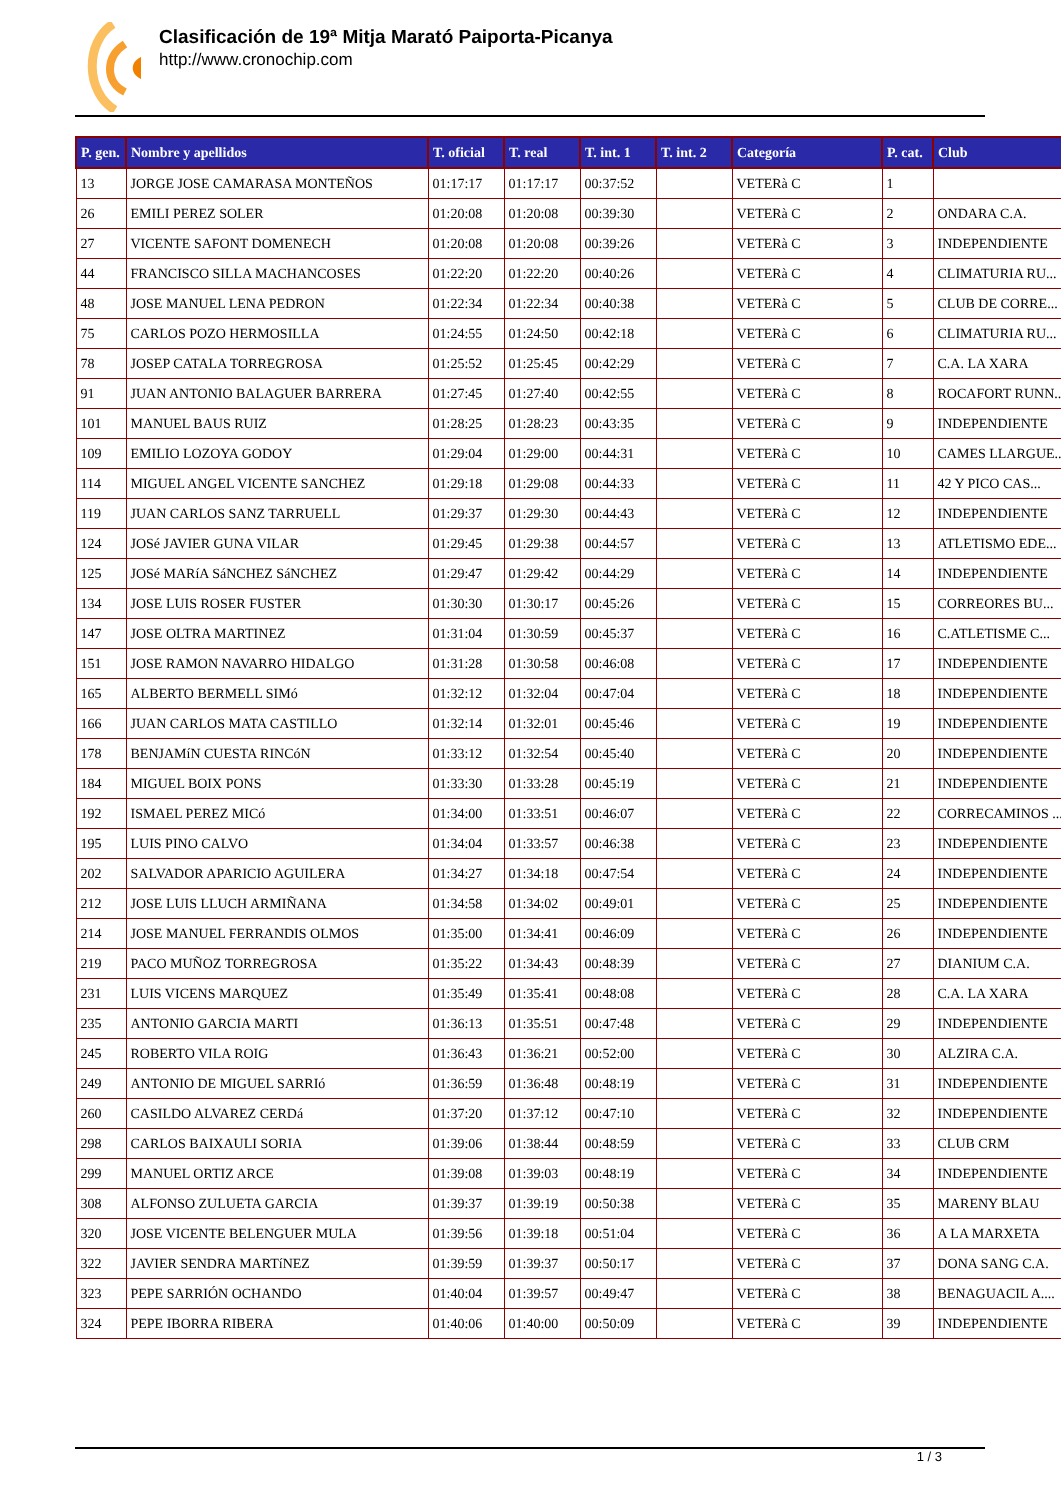Clasificación de 19ª Mitja Marató Paiporta-Picanya
http://www.cronochip.com
| P. gen. | Nombre y apellidos | T. oficial | T. real | T. int. 1 | T. int. 2 | Categoría | P. cat. | Club |
| --- | --- | --- | --- | --- | --- | --- | --- | --- |
| 13 | JORGE JOSE CAMARASA MONTEÑOS | 01:17:17 | 01:17:17 | 00:37:52 | | VETERà C | 1 | |
| 26 | EMILI PEREZ SOLER | 01:20:08 | 01:20:08 | 00:39:30 | | VETERà C | 2 | ONDARA C.A. |
| 27 | VICENTE SAFONT DOMENECH | 01:20:08 | 01:20:08 | 00:39:26 | | VETERà C | 3 | INDEPENDIENTE |
| 44 | FRANCISCO SILLA MACHANCOSES | 01:22:20 | 01:22:20 | 00:40:26 | | VETERà C | 4 | CLIMATURIA RU... |
| 48 | JOSE MANUEL LENA PEDRON | 01:22:34 | 01:22:34 | 00:40:38 | | VETERà C | 5 | CLUB DE CORRE... |
| 75 | CARLOS POZO HERMOSILLA | 01:24:55 | 01:24:50 | 00:42:18 | | VETERà C | 6 | CLIMATURIA RU... |
| 78 | JOSEP CATALA TORREGROSA | 01:25:52 | 01:25:45 | 00:42:29 | | VETERà C | 7 | C.A. LA XARA |
| 91 | JUAN ANTONIO BALAGUER BARRERA | 01:27:45 | 01:27:40 | 00:42:55 | | VETERà C | 8 | ROCAFORT RUNN... |
| 101 | MANUEL BAUS RUIZ | 01:28:25 | 01:28:23 | 00:43:35 | | VETERà C | 9 | INDEPENDIENTE |
| 109 | EMILIO LOZOYA GODOY | 01:29:04 | 01:29:00 | 00:44:31 | | VETERà C | 10 | CAMES LLARGUE... |
| 114 | MIGUEL ANGEL VICENTE SANCHEZ | 01:29:18 | 01:29:08 | 00:44:33 | | VETERà C | 11 | 42 Y PICO CAS... |
| 119 | JUAN CARLOS SANZ TARRUELL | 01:29:37 | 01:29:30 | 00:44:43 | | VETERà C | 12 | INDEPENDIENTE |
| 124 | JOSé JAVIER GUNA VILAR | 01:29:45 | 01:29:38 | 00:44:57 | | VETERà C | 13 | ATLETISMO EDE... |
| 125 | JOSé MARíA SáNCHEZ SáNCHEZ | 01:29:47 | 01:29:42 | 00:44:29 | | VETERà C | 14 | INDEPENDIENTE |
| 134 | JOSE LUIS ROSER FUSTER | 01:30:30 | 01:30:17 | 00:45:26 | | VETERà C | 15 | CORREORES BU... |
| 147 | JOSE OLTRA MARTINEZ | 01:31:04 | 01:30:59 | 00:45:37 | | VETERà C | 16 | C.ATLETISME C... |
| 151 | JOSE RAMON NAVARRO HIDALGO | 01:31:28 | 01:30:58 | 00:46:08 | | VETERà C | 17 | INDEPENDIENTE |
| 165 | ALBERTO BERMELL SIMó | 01:32:12 | 01:32:04 | 00:47:04 | | VETERà C | 18 | INDEPENDIENTE |
| 166 | JUAN CARLOS MATA CASTILLO | 01:32:14 | 01:32:01 | 00:45:46 | | VETERà C | 19 | INDEPENDIENTE |
| 178 | BENJAMíN CUESTA RINCóN | 01:33:12 | 01:32:54 | 00:45:40 | | VETERà C | 20 | INDEPENDIENTE |
| 184 | MIGUEL BOIX PONS | 01:33:30 | 01:33:28 | 00:45:19 | | VETERà C | 21 | INDEPENDIENTE |
| 192 | ISMAEL PEREZ MICó | 01:34:00 | 01:33:51 | 00:46:07 | | VETERà C | 22 | CORRECAMINOS ... |
| 195 | LUIS PINO CALVO | 01:34:04 | 01:33:57 | 00:46:38 | | VETERà C | 23 | INDEPENDIENTE |
| 202 | SALVADOR APARICIO AGUILERA | 01:34:27 | 01:34:18 | 00:47:54 | | VETERà C | 24 | INDEPENDIENTE |
| 212 | JOSE LUIS LLUCH ARMIÑANA | 01:34:58 | 01:34:02 | 00:49:01 | | VETERà C | 25 | INDEPENDIENTE |
| 214 | JOSE MANUEL FERRANDIS OLMOS | 01:35:00 | 01:34:41 | 00:46:09 | | VETERà C | 26 | INDEPENDIENTE |
| 219 | PACO MUÑOZ TORREGROSA | 01:35:22 | 01:34:43 | 00:48:39 | | VETERà C | 27 | DIANIUM C.A. |
| 231 | LUIS VICENS MARQUEZ | 01:35:49 | 01:35:41 | 00:48:08 | | VETERà C | 28 | C.A. LA XARA |
| 235 | ANTONIO GARCIA MARTI | 01:36:13 | 01:35:51 | 00:47:48 | | VETERà C | 29 | INDEPENDIENTE |
| 245 | ROBERTO VILA ROIG | 01:36:43 | 01:36:21 | 00:52:00 | | VETERà C | 30 | ALZIRA C.A. |
| 249 | ANTONIO DE MIGUEL SARRIó | 01:36:59 | 01:36:48 | 00:48:19 | | VETERà C | 31 | INDEPENDIENTE |
| 260 | CASILDO ALVAREZ CERDá | 01:37:20 | 01:37:12 | 00:47:10 | | VETERà C | 32 | INDEPENDIENTE |
| 298 | CARLOS BAIXAULI SORIA | 01:39:06 | 01:38:44 | 00:48:59 | | VETERà C | 33 | CLUB CRM |
| 299 | MANUEL ORTIZ ARCE | 01:39:08 | 01:39:03 | 00:48:19 | | VETERà C | 34 | INDEPENDIENTE |
| 308 | ALFONSO ZULUETA GARCIA | 01:39:37 | 01:39:19 | 00:50:38 | | VETERà C | 35 | MARENY BLAU |
| 320 | JOSE VICENTE BELENGUER MULA | 01:39:56 | 01:39:18 | 00:51:04 | | VETERà C | 36 | A LA MARXETA |
| 322 | JAVIER SENDRA MARTíNEZ | 01:39:59 | 01:39:37 | 00:50:17 | | VETERà C | 37 | DONA SANG C.A. |
| 323 | PEPE SARRIÓN OCHANDO | 01:40:04 | 01:39:57 | 00:49:47 | | VETERà C | 38 | BENAGUACIL A.... |
| 324 | PEPE IBORRA RIBERA | 01:40:06 | 01:40:00 | 00:50:09 | | VETERà C | 39 | INDEPENDIENTE |
1 / 3